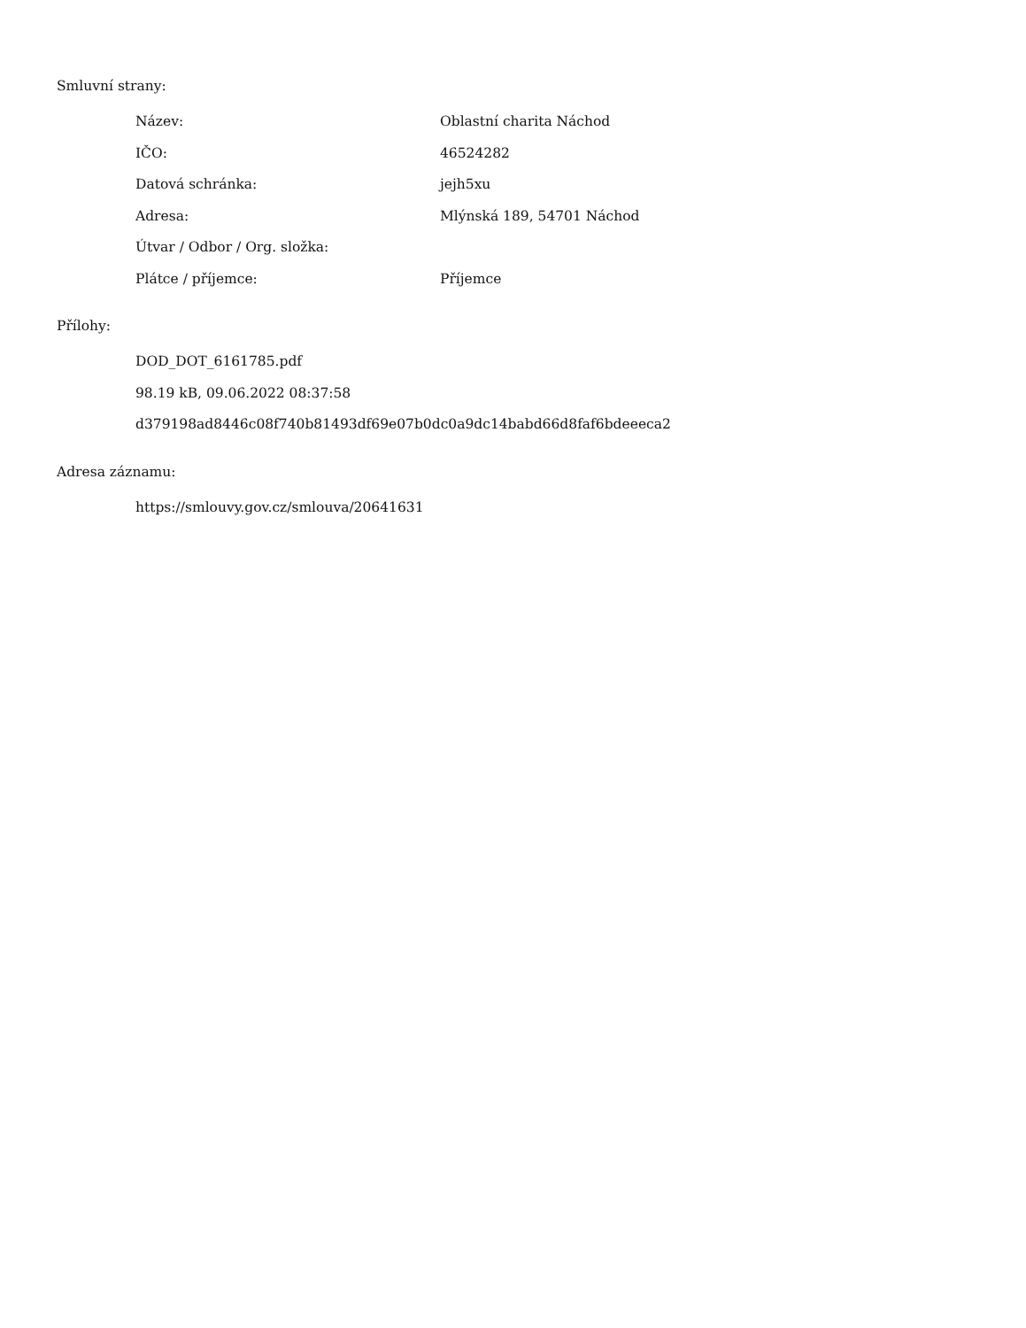Smluvní strany:
| Název: | Oblastní charita Náchod |
| IČO: | 46524282 |
| Datová schránka: | jejh5xu |
| Adresa: | Mlýnská 189, 54701 Náchod |
| Útvar / Odbor / Org. složka: | |
| Plátce / příjemce: | Příjemce |
Přílohy:
| DOD_DOT_6161785.pdf |
| 98.19 kB, 09.06.2022 08:37:58 |
| d379198ad8446c08f740b81493df69e07b0dc0a9dc14babd66d8faf6bdeeeca2 |
Adresa záznamu:
| https://smlouvy.gov.cz/smlouva/20641631 |